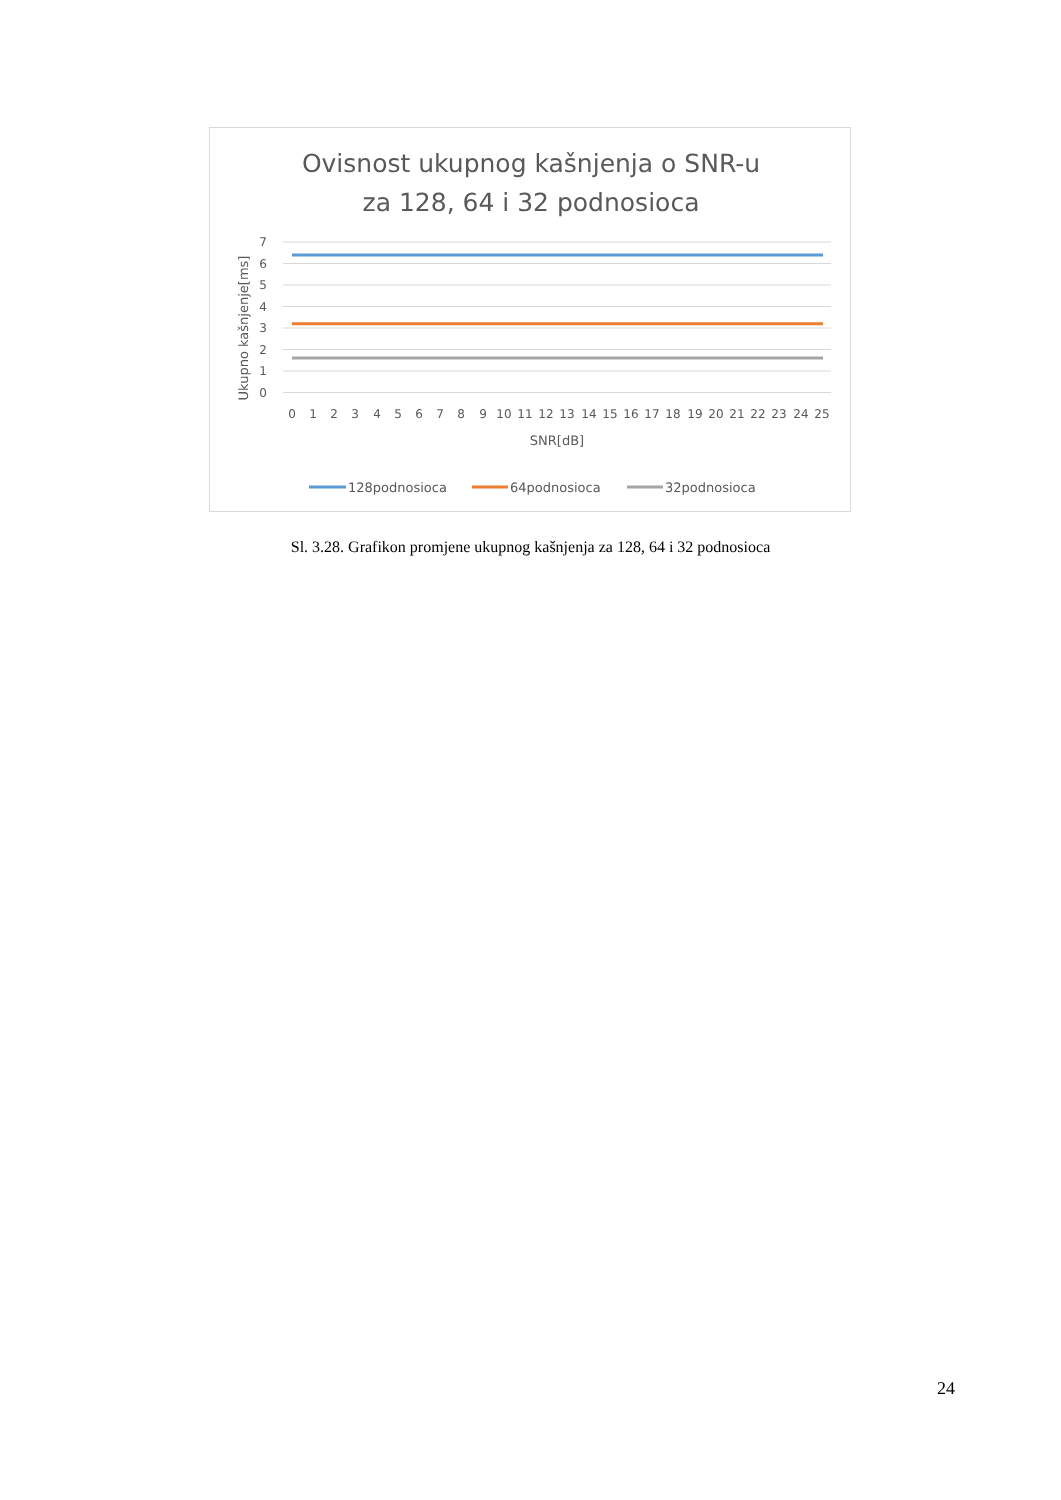Ovisnost ukupnog kašnjenja o SNR-u
za 128, 64 i 32 podnosioca
Ukupno kašnjenje[ms]
7
6
5
4
3
2
1
0
0
1
2
3
4
5
6
7
8
9
10
11
12
13
14
15
16
17
18
19
20
21
22
23
24
25
SNR[dB]
128podnosioca
64podnosioca
32podnosioca
Sl. 3.28. Grafikon promjene ukupnog kašnjenja za 128, 64 i 32 podnosioca
24